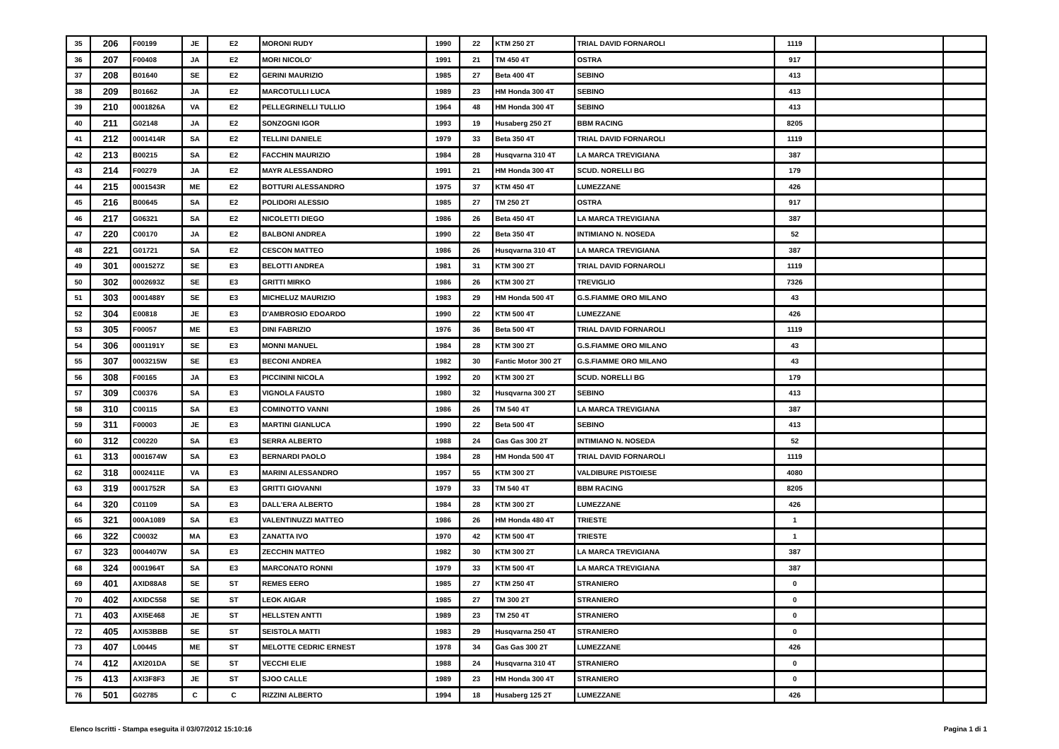| 35 | 206 | F00199 | JE | E2 | MORONI RUDY | 1990 | 22 | KTM 250 2T | TRIAL DAVID FORNAROLI | 1119 | | |
| 36 | 207 | F00408 | JA | E2 | MORI NICOLO' | 1991 | 21 | TM 450 4T | OSTRA | 917 | | |
| 37 | 208 | B01640 | SE | E2 | GERINI MAURIZIO | 1985 | 27 | Beta 400 4T | SEBINO | 413 | | |
| 38 | 209 | B01662 | JA | E2 | MARCOTULLI LUCA | 1989 | 23 | HM Honda 300 4T | SEBINO | 413 | | |
| 39 | 210 | 0001826A | VA | E2 | PELLEGRINELLI TULLIO | 1964 | 48 | HM Honda 300 4T | SEBINO | 413 | | |
| 40 | 211 | G02148 | JA | E2 | SONZOGNI IGOR | 1993 | 19 | Husaberg 250 2T | BBM RACING | 8205 | | |
| 41 | 212 | 0001414R | SA | E2 | TELLINI DANIELE | 1979 | 33 | Beta 350 4T | TRIAL DAVID FORNAROLI | 1119 | | |
| 42 | 213 | B00215 | SA | E2 | FACCHIN MAURIZIO | 1984 | 28 | Husqvarna 310 4T | LA MARCA TREVIGIANA | 387 | | |
| 43 | 214 | F00279 | JA | E2 | MAYR ALESSANDRO | 1991 | 21 | HM Honda 300 4T | SCUD. NORELLI BG | 179 | | |
| 44 | 215 | 0001543R | ME | E2 | BOTTURI ALESSANDRO | 1975 | 37 | KTM 450 4T | LUMEZZANE | 426 | | |
| 45 | 216 | B00645 | SA | E2 | POLIDORI ALESSIO | 1985 | 27 | TM 250 2T | OSTRA | 917 | | |
| 46 | 217 | G06321 | SA | E2 | NICOLETTI DIEGO | 1986 | 26 | Beta 450 4T | LA MARCA TREVIGIANA | 387 | | |
| 47 | 220 | C00170 | JA | E2 | BALBONI ANDREA | 1990 | 22 | Beta 350 4T | INTIMIANO N. NOSEDA | 52 | | |
| 48 | 221 | G01721 | SA | E2 | CESCON MATTEO | 1986 | 26 | Husqvarna 310 4T | LA MARCA TREVIGIANA | 387 | | |
| 49 | 301 | 0001527Z | SE | E3 | BELOTTI ANDREA | 1981 | 31 | KTM 300 2T | TRIAL DAVID FORNAROLI | 1119 | | |
| 50 | 302 | 0002693Z | SE | E3 | GRITTI MIRKO | 1986 | 26 | KTM 300 2T | TREVIGLIO | 7326 | | |
| 51 | 303 | 0001488Y | SE | E3 | MICHELUZ MAURIZIO | 1983 | 29 | HM Honda 500 4T | G.S.FIAMME ORO MILANO | 43 | | |
| 52 | 304 | E00818 | JE | E3 | D'AMBROSIO EDOARDO | 1990 | 22 | KTM 500 4T | LUMEZZANE | 426 | | |
| 53 | 305 | F00057 | ME | E3 | DINI FABRIZIO | 1976 | 36 | Beta 500 4T | TRIAL DAVID FORNAROLI | 1119 | | |
| 54 | 306 | 0001191Y | SE | E3 | MONNI MANUEL | 1984 | 28 | KTM 300 2T | G.S.FIAMME ORO MILANO | 43 | | |
| 55 | 307 | 0003215W | SE | E3 | BECONI ANDREA | 1982 | 30 | Fantic Motor 300 2T | G.S.FIAMME ORO MILANO | 43 | | |
| 56 | 308 | F00165 | JA | E3 | PICCININI NICOLA | 1992 | 20 | KTM 300 2T | SCUD. NORELLI BG | 179 | | |
| 57 | 309 | C00376 | SA | E3 | VIGNOLA FAUSTO | 1980 | 32 | Husqvarna 300 2T | SEBINO | 413 | | |
| 58 | 310 | C00115 | SA | E3 | COMINOTTO VANNI | 1986 | 26 | TM 540 4T | LA MARCA TREVIGIANA | 387 | | |
| 59 | 311 | F00003 | JE | E3 | MARTINI GIANLUCA | 1990 | 22 | Beta 500 4T | SEBINO | 413 | | |
| 60 | 312 | C00220 | SA | E3 | SERRA ALBERTO | 1988 | 24 | Gas Gas 300 2T | INTIMIANO N. NOSEDA | 52 | | |
| 61 | 313 | 0001674W | SA | E3 | BERNARDI PAOLO | 1984 | 28 | HM Honda 500 4T | TRIAL DAVID FORNAROLI | 1119 | | |
| 62 | 318 | 0002411E | VA | E3 | MARINI ALESSANDRO | 1957 | 55 | KTM 300 2T | VALDIBURE PISTOIESE | 4080 | | |
| 63 | 319 | 0001752R | SA | E3 | GRITTI GIOVANNI | 1979 | 33 | TM 540 4T | BBM RACING | 8205 | | |
| 64 | 320 | C01109 | SA | E3 | DALL'ERA ALBERTO | 1984 | 28 | KTM 300 2T | LUMEZZANE | 426 | | |
| 65 | 321 | 000A1089 | SA | E3 | VALENTINUZZI MATTEO | 1986 | 26 | HM Honda 480 4T | TRIESTE | 1 | | |
| 66 | 322 | C00032 | MA | E3 | ZANATTA IVO | 1970 | 42 | KTM 500 4T | TRIESTE | 1 | | |
| 67 | 323 | 0004407W | SA | E3 | ZECCHIN MATTEO | 1982 | 30 | KTM 300 2T | LA MARCA TREVIGIANA | 387 | | |
| 68 | 324 | 0001964T | SA | E3 | MARCONATO RONNI | 1979 | 33 | KTM 500 4T | LA MARCA TREVIGIANA | 387 | | |
| 69 | 401 | AXID88A8 | SE | ST | REMES EERO | 1985 | 27 | KTM 250 4T | STRANIERO | 0 | | |
| 70 | 402 | AXIDC558 | SE | ST | LEOK AIGAR | 1985 | 27 | TM 300 2T | STRANIERO | 0 | | |
| 71 | 403 | AXI5E468 | JE | ST | HELLSTEN ANTTI | 1989 | 23 | TM 250 4T | STRANIERO | 0 | | |
| 72 | 405 | AXI53BBB | SE | ST | SEISTOLA MATTI | 1983 | 29 | Husqvarna 250 4T | STRANIERO | 0 | | |
| 73 | 407 | L00445 | ME | ST | MELOTTE CEDRIC ERNEST | 1978 | 34 | Gas Gas 300 2T | LUMEZZANE | 426 | | |
| 74 | 412 | AXI201DA | SE | ST | VECCHI ELIE | 1988 | 24 | Husqvarna 310 4T | STRANIERO | 0 | | |
| 75 | 413 | AXI3F8F3 | JE | ST | SJOO CALLE | 1989 | 23 | HM Honda 300 4T | STRANIERO | 0 | | |
| 76 | 501 | G02785 | C | C | RIZZINI ALBERTO | 1994 | 18 | Husaberg 125 2T | LUMEZZANE | 426 | | |
Elenco Iscritti - Stampa eseguita il 03/07/2012 15:10:16 Pagina 1 di 1